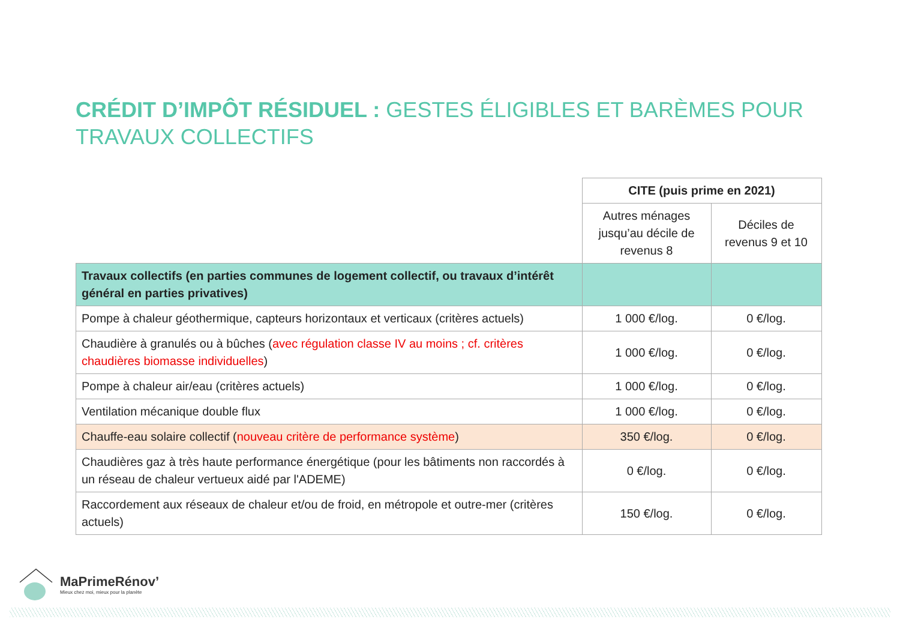CRÉDIT D’IMPÔT RÉSIDUEL : GESTES ÉLIGIBLES ET BARÈMES POUR TRAVAUX COLLECTIFS
| | CITE (puis prime en 2021) | |
| | Autres ménages jusqu’au décile de revenus 8 | Déciles de revenus 9 et 10 |
| Travaux collectifs (en parties communes de logement collectif, ou travaux d’intérêt général en parties privatives) | | |
| Pompe à chaleur géothermique, capteurs horizontaux et verticaux (critères actuels) | 1 000 €/log. | 0 €/log. |
| Chaudière à granulés ou à bûches ( avec régulation classe IV au moins ; cf. critères chaudières biomasse individuelles ) | 1 000 €/log. | 0 €/log. |
| Pompe à chaleur air/eau (critères actuels) | 1 000 €/log. | 0 €/log. |
| Ventilation mécanique double flux | 1 000 €/log. | 0 €/log. |
| Chauffe-eau solaire collectif ( nouveau critère de performance système ) | 350 €/log. | 0 €/log. |
| Chaudières gaz à très haute performance énergétique (pour les bâtiments non raccordés à un réseau de chaleur vertueux aidé par l'ADEME) | 0 €/log. | 0 €/log. |
| Raccordement aux réseaux de chaleur et/ou de froid, en métropole et outre-mer (critères actuels) | 150 €/log. | 0 €/log. |
MaPrimeRénov’
Mieux chez moi, mieux pour la planète